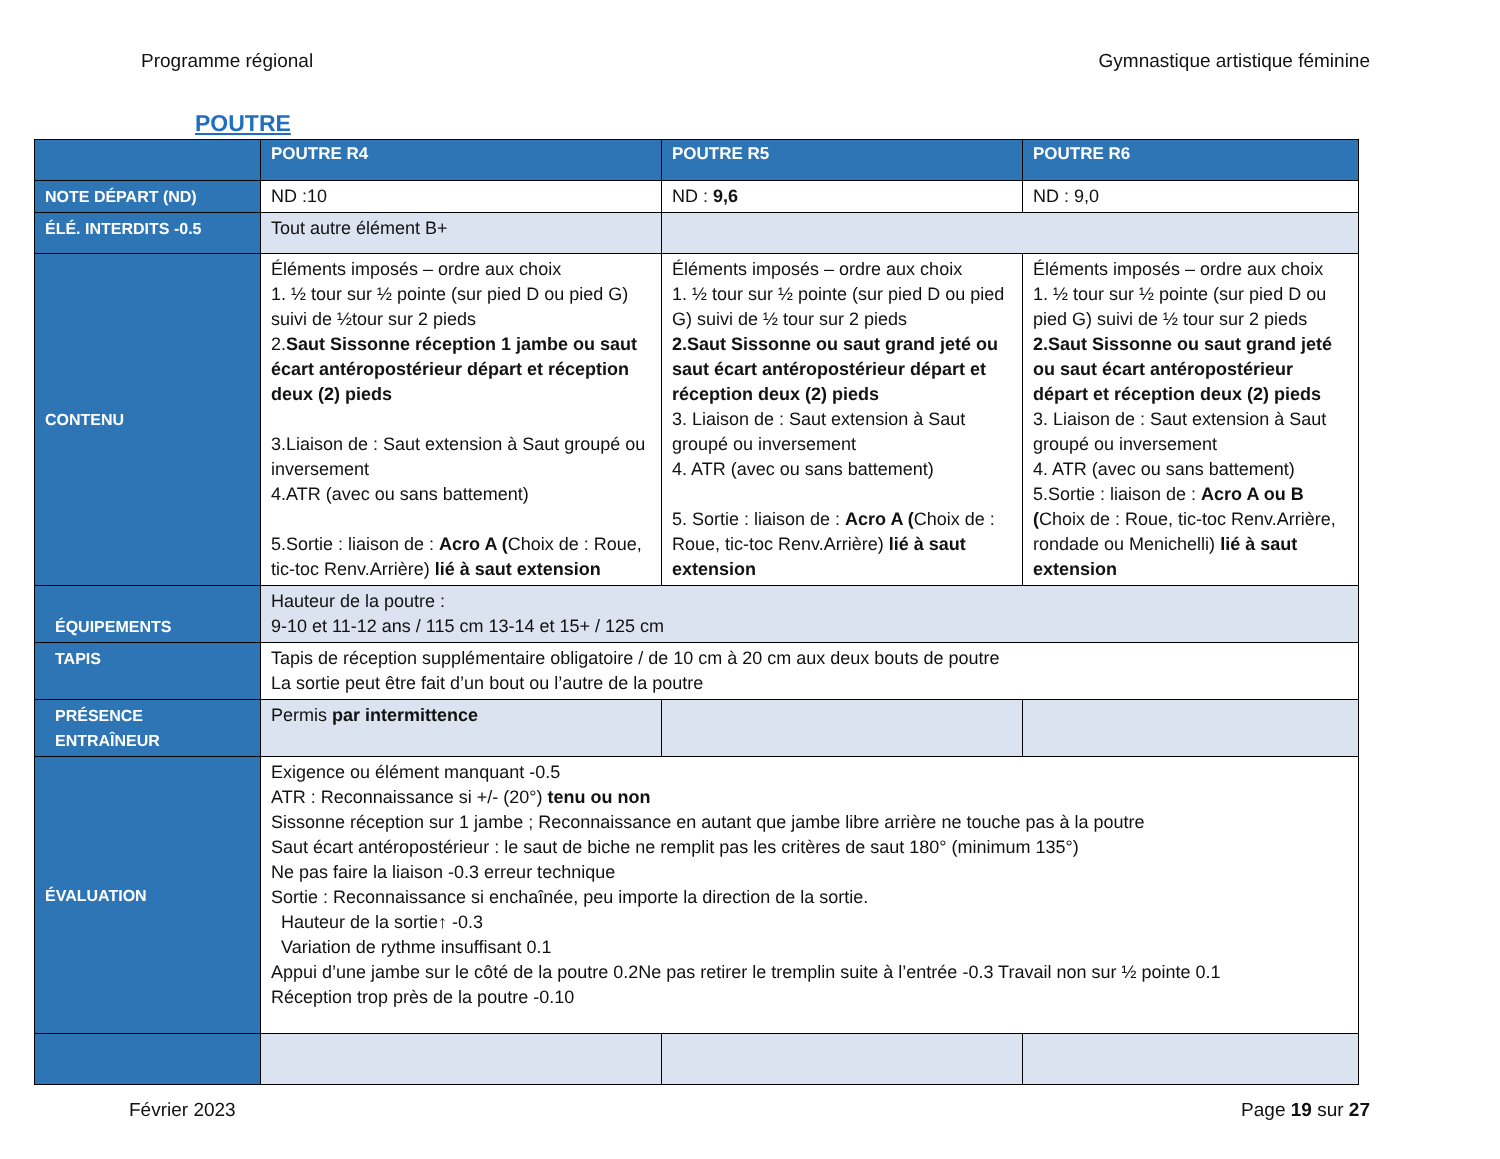Programme régional Gymnastique artistique féminine
POUTRE
| | POUTRE R4 | POUTRE R5 | POUTRE R6 |
| --- | --- | --- | --- |
| NOTE DÉPART (ND) | ND :10 | ND : 9,6 | ND : 9,0 |
| ÉLÉ. INTERDITS -0.5 | Tout autre élément B+ | | |
| CONTENU | Éléments imposés – ordre aux choix 1. ½ tour sur ½ pointe (sur pied D ou pied G) suivi de ½tour sur 2 pieds 2. Saut Sissonne réception 1 jambe ou saut écart antéropostérieur départ et réception deux (2) pieds 3.Liaison de : Saut extension à Saut groupé ou inversement 4.ATR (avec ou sans battement) 5.Sortie : liaison de : Acro A ( Choix de : Roue, tic-toc Renv.Arrière) lié à saut extension | Éléments imposés – ordre aux choix 1. ½ tour sur ½ pointe (sur pied D ou pied G) suivi de ½ tour sur 2 pieds 2.Saut Sissonne ou saut grand jeté ou saut écart antéropostérieur départ et réception deux (2) pieds 3. Liaison de : Saut extension à Saut groupé ou inversement 4. ATR (avec ou sans battement) 5. Sortie : liaison de : Acro A ( Choix de : Roue, tic-toc Renv.Arrière) lié à saut extension | Éléments imposés – ordre aux choix 1. ½ tour sur ½ pointe (sur pied D ou pied G) suivi de ½ tour sur 2 pieds 2.Saut Sissonne ou saut grand jeté ou saut écart antéropostérieur départ et réception deux (2) pieds 3. Liaison de : Saut extension à Saut groupé ou inversement 4. ATR (avec ou sans battement) 5.Sortie : liaison de : Acro A ou B ( Choix de : Roue, tic-toc Renv.Arrière, rondade ou Menichelli) lié à saut extension |
| ÉQUIPEMENTS | Hauteur de la poutre : 9-10 et 11-12 ans / 115 cm 13-14 et 15+ / 125 cm | | |
| TAPIS | Tapis de réception supplémentaire obligatoire / de 10 cm à 20 cm aux deux bouts de poutre La sortie peut être fait d’un bout ou l’autre de la poutre | | |
| PRÉSENCE ENTRAÎNEUR | Permis par intermittence | | |
| ÉVALUATION | Exigence ou élément manquant -0.5 ATR : Reconnaissance si +/- (20°) tenu ou non Sissonne réception sur 1 jambe ; Reconnaissance en autant que jambe libre arrière ne touche pas à la poutre Saut écart antéropostérieur : le saut de biche ne remplit pas les critères de saut 180° (minimum 135°) Ne pas faire la liaison -0.3 erreur technique Sortie : Reconnaissance si enchaînée, peu importe la direction de la sortie. Hauteur de la sortie↑ -0.3 Variation de rythme insuffisant 0.1 Appui d’une jambe sur le côté de la poutre 0.2Ne pas retirer le tremplin suite à l’entrée -0.3 Travail non sur ½ pointe 0.1 Réception trop près de la poutre -0.10 | | |
Février 2023 Page 19 sur 27